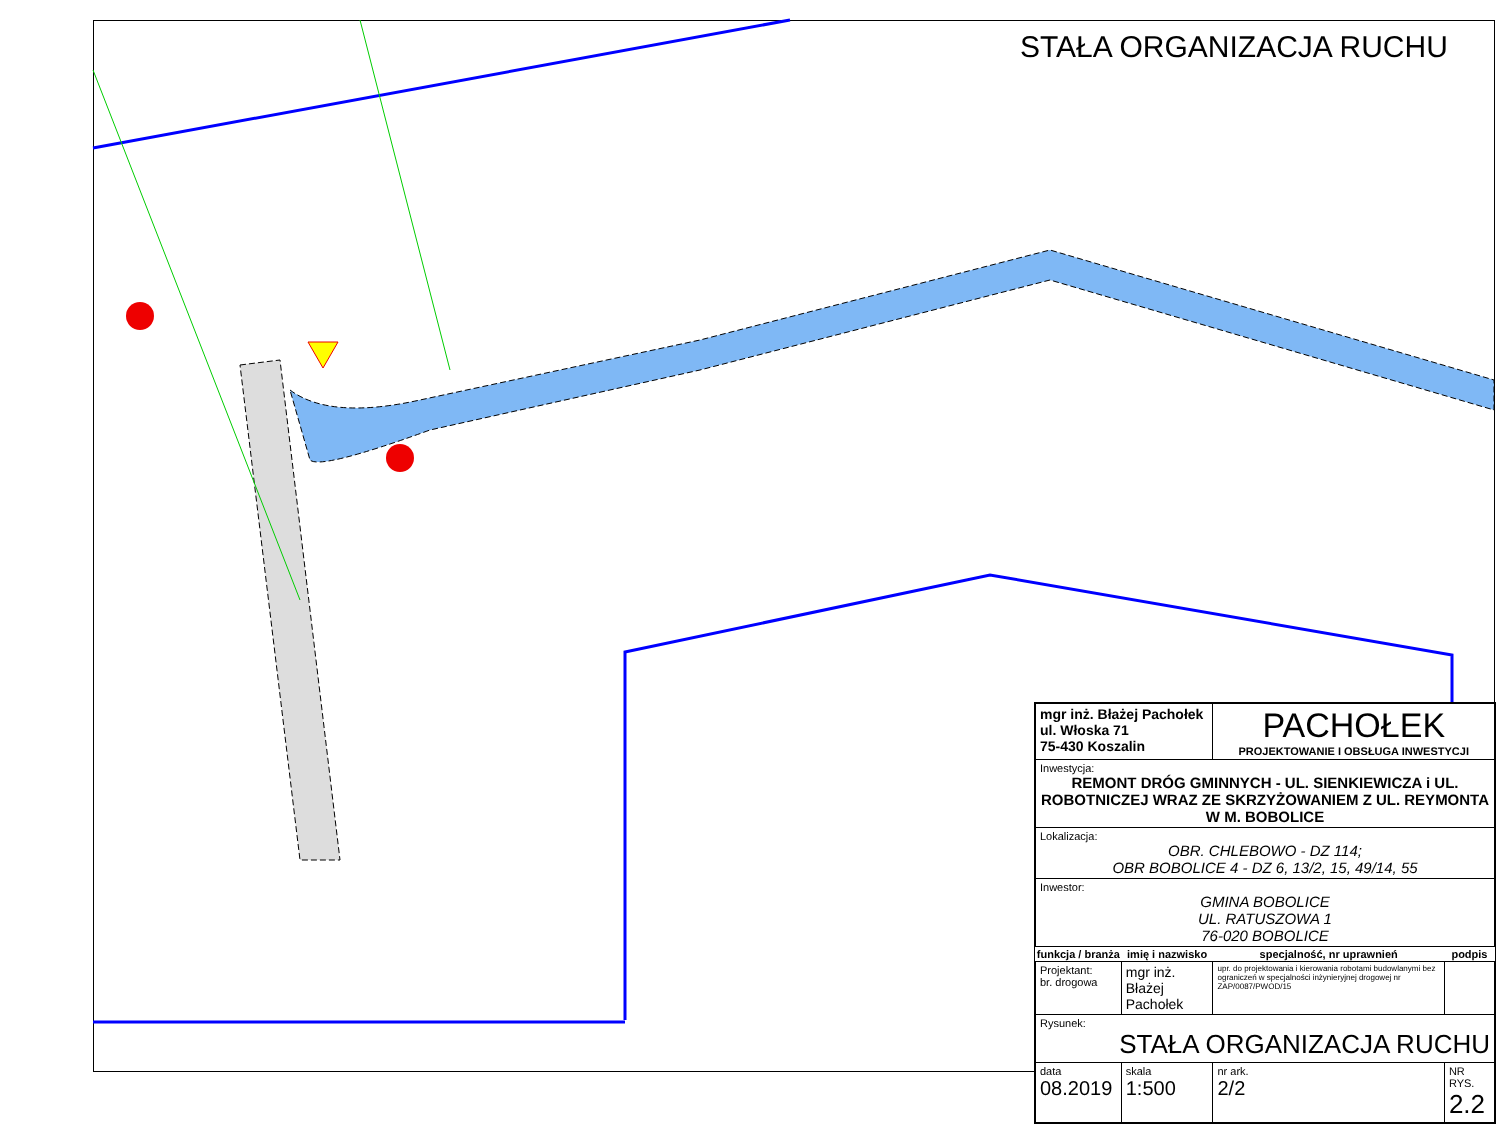STAŁA ORGANIZACJA RUCHU
| mgr inż. Błażej Pachołek ul. Włoska 71 75-430 Koszalin | | PACHOŁEK PROJEKTOWANIE I OBSŁUGA INWESTYCJI | |
| Inwestycja: REMONT DRÓG GMINNYCH - UL. SIENKIEWICZA i UL. ROBOTNICZEJ WRAZ ZE SKRZYŻOWANIEM Z UL. REYMONTA W M. BOBOLICE | | | |
| Lokalizacja: OBR. CHLEBOWO - DZ 114; OBR BOBOLICE 4 - DZ 6, 13/2, 15, 49/14, 55 | | | |
| Inwestor: GMINA BOBOLICE UL. RATUSZOWA 1 76-020 BOBOLICE | | | |
| funkcja / branża | imię i nazwisko | specjalność, nr uprawnień | podpis |
| Projektant: br. drogowa | mgr inż. Błażej Pachołek | upr. do projektowania i kierowania robotami budowlanymi bez ograniczeń w specjalności inżynieryjnej drogowej nr ZAP/0087/PWOD/15 | |
| Rysunek: STAŁA ORGANIZACJA RUCHU | | | |
| data 08.2019 | skala 1:500 | nr ark. 2/2 | NR RYS. 2.2 |